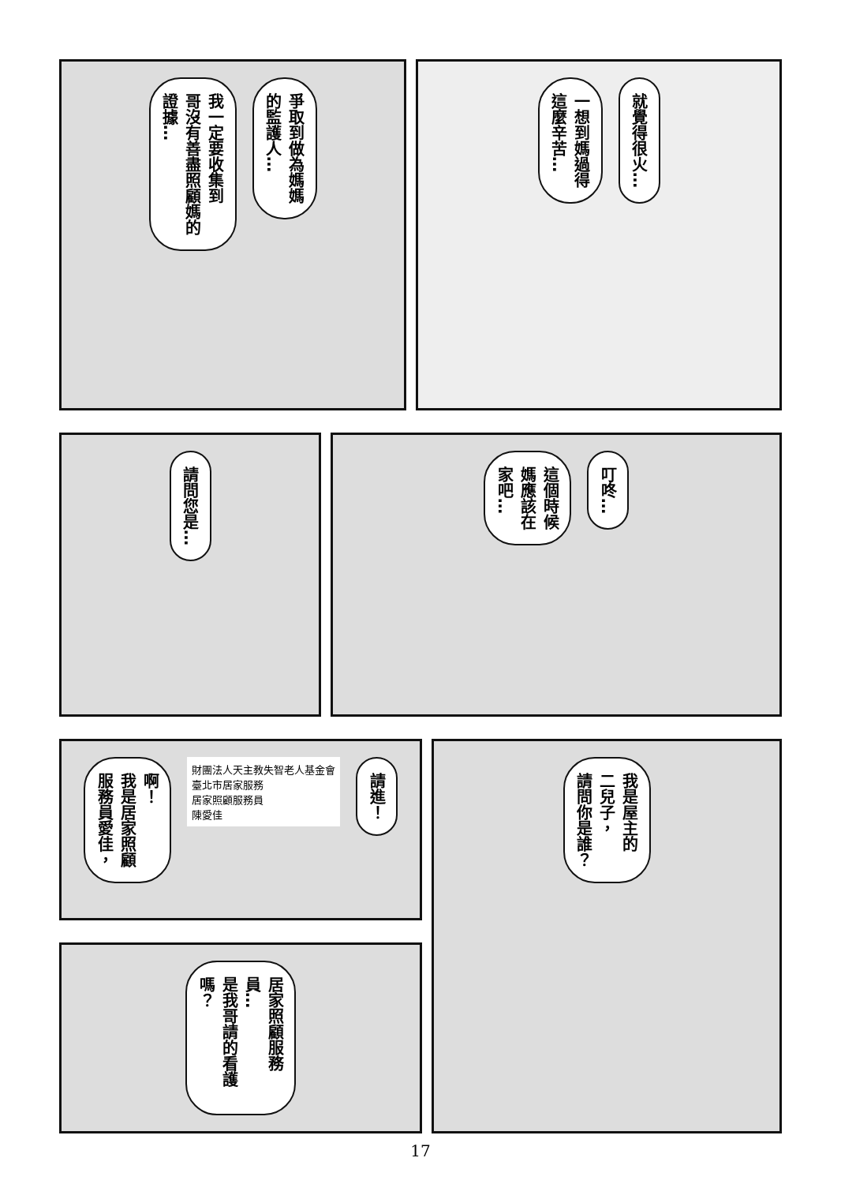我一定要收集到
哥沒有善盡照顧媽的
證據…
爭取到做為媽媽
的監護人…
一想到媽過得
這麼辛苦…
就覺得很火…
請問您是…
這個時候
媽應該在
家吧…
叮咚…
啊！
我是居家照顧
服務員愛佳，
財團法人天主教失智老人基金會
臺北市居家服務
居家照顧服務員
陳愛佳
請進！
居家照顧服務員…
是我哥請的看護嗎？
我是屋主的
二兒子，
請問你是誰？
17